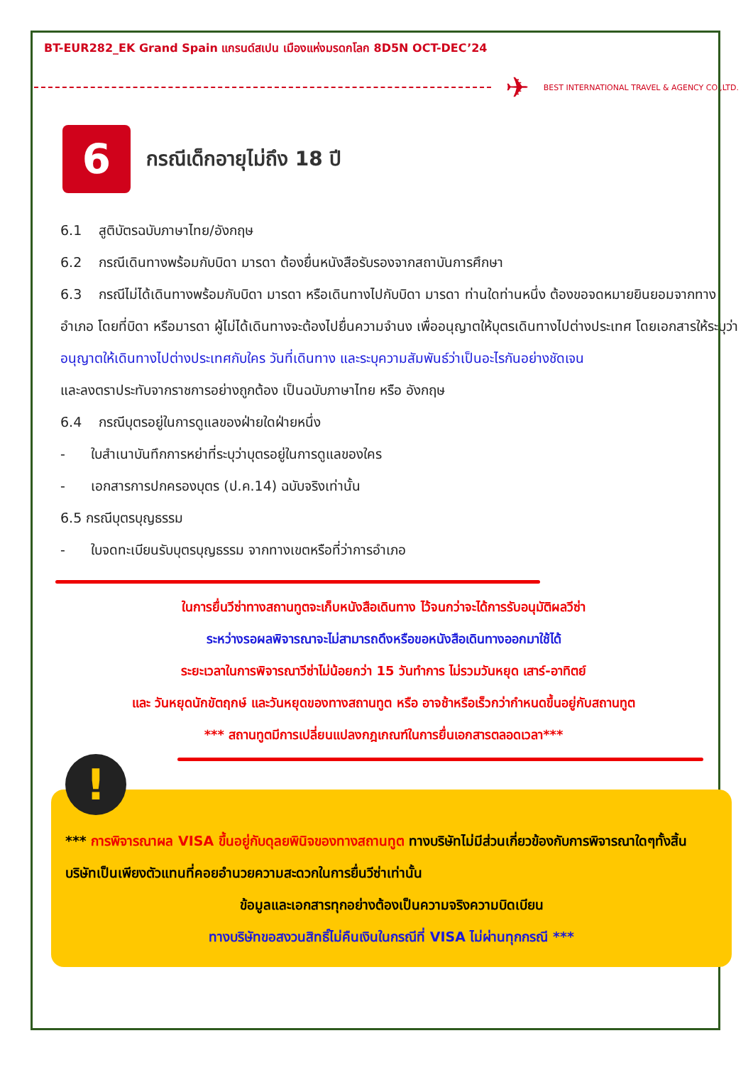BT-EUR282_EK Grand Spain แกรนด์สเปน เมืองแห่งมรดกโลก 8D5N OCT-DEC’24
✈
BEST INTERNATIONAL TRAVEL & AGENCY CO.,LTD.
6
กรณีเด็กอายุไม่ถึง 18 ปี
6.1 สูติบัตรฉบับภาษาไทย/อังกฤษ
6.2 กรณีเดินทางพร้อมกับบิดา มารดา ต้องยื่นหนังสือรับรองจากสถาบันการศึกษา
6.3 กรณีไม่ได้เดินทางพร้อมกับบิดา มารดา หรือเดินทางไปกับบิดา มารดา ท่านใดท่านหนึ่ง ต้องขอจดหมายยินยอมจากทางอำเภอ โดยที่บิดา หรือมารดา ผู้ไม่ได้เดินทางจะต้องไปยื่นความจำนง เพื่ออนุญาตให้บุตรเดินทางไปต่างประเทศ โดยเอกสารให้ระบุว่า
อนุญาตให้เดินทางไปต่างประเทศกับใคร วันที่เดินทาง และระบุความสัมพันธ์ว่าเป็นอะไรกันอย่างชัดเจน
และลงตราประทับจากราชการอย่างถูกต้อง เป็นฉบับภาษาไทย หรือ อังกฤษ
6.4 กรณีบุตรอยู่ในการดูแลของฝ่ายใดฝ่ายหนึ่ง
- ใบสำเนาบันทึกการหย่าที่ระบุว่าบุตรอยู่ในการดูแลของใคร
- เอกสารการปกครองบุตร (ป.ค.14) ฉบับจริงเท่านั้น
6.5 กรณีบุตรบุญธรรม
- ใบจดทะเบียนรับบุตรบุญธรรม จากทางเขตหรือที่ว่าการอำเภอ
ในการยื่นวีซ่าทางสถานทูตจะเก็บหนังสือเดินทาง ไว้จนกว่าจะได้การรับอนุมัติผลวีซ่า
ระหว่างรอผลพิจารณาจะไม่สามารถดึงหรือขอหนังสือเดินทางออกมาใช้ได้
ระยะเวลาในการพิจารณาวีซ่าไม่น้อยกว่า 15 วันทำการ ไม่รวมวันหยุด เสาร์-อาทิตย์
และ วันหยุดนักขัตฤกษ์ และวันหยุดของทางสถานทูต หรือ อาจช้าหรือเร็วกว่ากำหนดขึ้นอยู่กับสถานทูต
*** สถานทูตมีการเปลี่ยนแปลงกฎเกณฑ์ในการยื่นเอกสารตลอดเวลา***
!
*** การพิจารณาผล VISA ขึ้นอยู่กับดุลยพินิจของทางสถานทูต ทางบริษัทไม่มีส่วนเกี่ยวข้องกับการพิจารณาใดๆทั้งสิ้น บริษัทเป็นเพียงตัวแทนที่คอยอำนวยความสะดวกในการยื่นวีซ่าเท่านั้น
ข้อมูลและเอกสารทุกอย่างต้องเป็นความจริงความบิดเบียน
ทางบริษัทขอสงวนสิทธิ์ไม่คืนเงินในกรณีที่ VISA ไม่ผ่านทุกกรณี ***